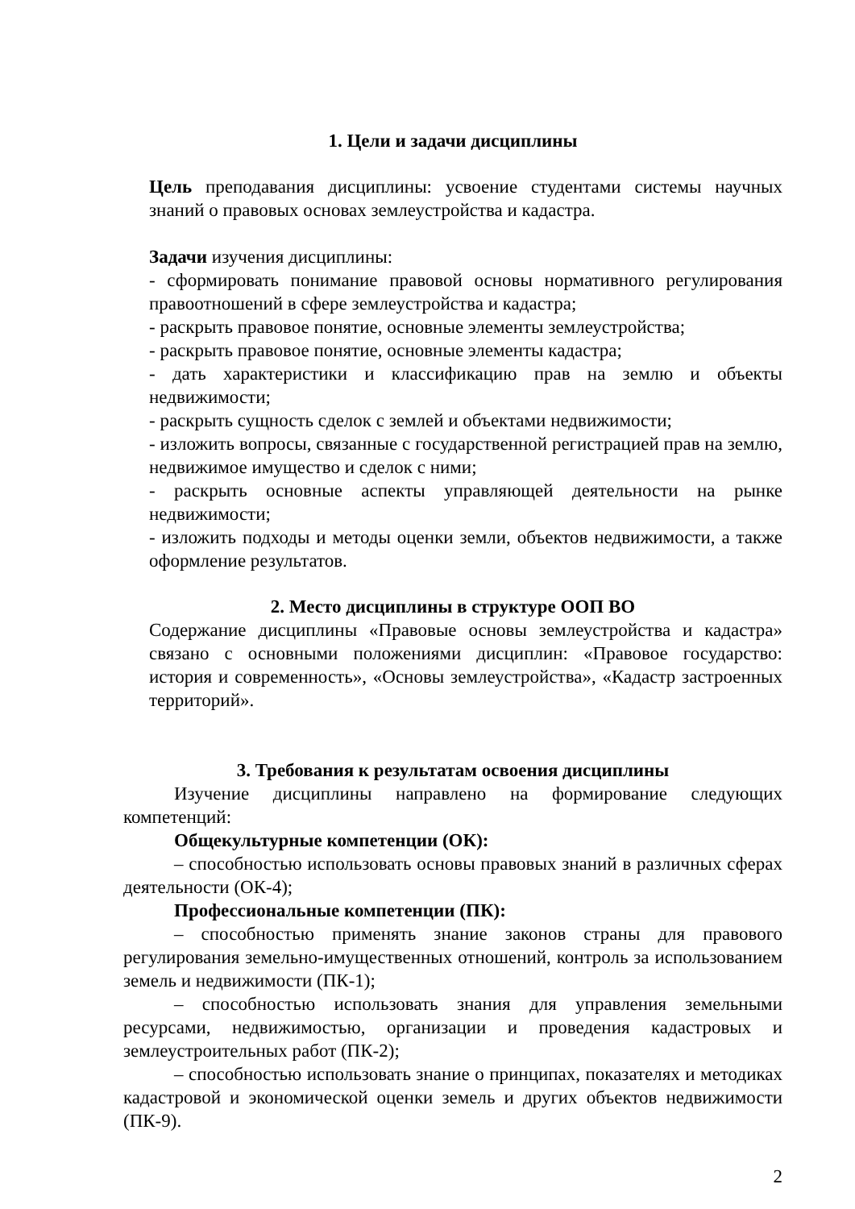1. Цели и задачи дисциплины
Цель преподавания дисциплины: усвоение студентами системы научных знаний о правовых основах землеустройства и кадастра.
Задачи изучения дисциплины:
- сформировать понимание правовой основы нормативного регулирования правоотношений в сфере землеустройства и кадастра;
- раскрыть правовое понятие, основные элементы землеустройства;
- раскрыть правовое понятие, основные элементы кадастра;
- дать характеристики и классификацию прав на землю и объекты недвижимости;
- раскрыть сущность сделок с землей и объектами недвижимости;
- изложить вопросы, связанные с государственной регистрацией прав на землю, недвижимое имущество и сделок с ними;
- раскрыть основные аспекты управляющей деятельности на рынке недвижимости;
- изложить подходы и методы оценки земли, объектов недвижимости, а также оформление результатов.
2. Место дисциплины в структуре ООП ВО
Содержание дисциплины «Правовые основы землеустройства и кадастра» связано с основными положениями дисциплин: «Правовое государство: история и современность», «Основы землеустройства», «Кадастр застроенных территорий».
3. Требования к результатам освоения дисциплины
Изучение дисциплины направлено на формирование следующих компетенций:
Общекультурные компетенции (ОК):
– способностью использовать основы правовых знаний в различных сферах деятельности (ОК-4);
Профессиональные компетенции (ПК):
– способностью применять знание законов страны для правового регулирования земельно-имущественных отношений, контроль за использованием земель и недвижимости (ПК-1);
– способностью использовать знания для управления земельными ресурсами, недвижимостью, организации и проведения кадастровых и землеустроительных работ (ПК-2);
– способностью использовать знание о принципах, показателях и методиках кадастровой и экономической оценки земель и других объектов недвижимости (ПК-9).
2